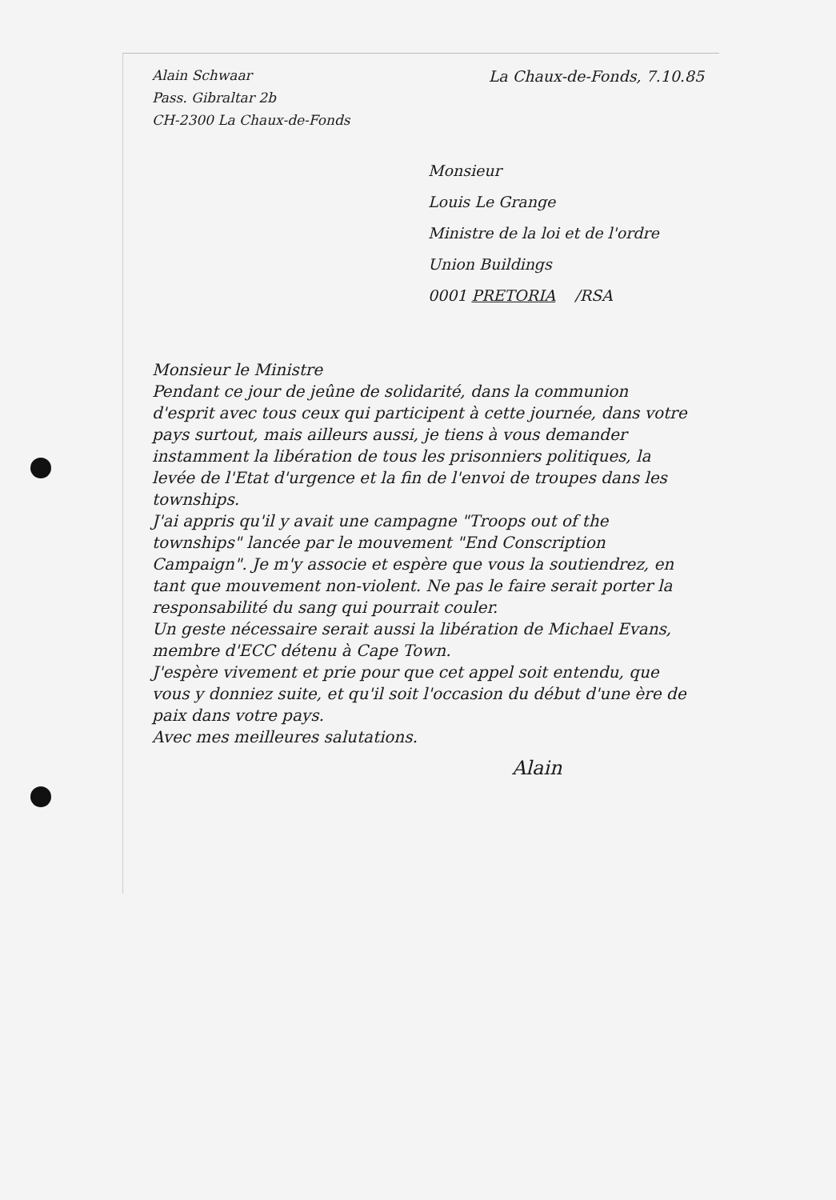Alain Schwaar
Pass. Gibraltar 2b
CH-2300 La Chaux-de-Fonds
La Chaux-de-Fonds, 7.10.85
Monsieur
Louis Le Grange
Ministre de la loi et de l'ordre
Union Buildings
0001 PRETORIA /RSA
Monsieur le Ministre
Pendant ce jour de jeûne de solidarité, dans la communion d'esprit avec tous ceux qui participent à cette journée, dans votre pays surtout, mais ailleurs aussi, je tiens à vous demander instamment la libération de tous les prisonniers politiques, la levée de l'Etat d'urgence et la fin de l'envoi de troupes dans les townships.
J'ai appris qu'il y avait une campagne "Troops out of the townships" lancée par le mouvement "End Conscription Campaign". Je m'y associe et espère que vous la soutiendrez, en tant que mouvement non-violent. Ne pas le faire serait porter la responsabilité du sang qui pourrait couler.
Un geste nécessaire serait aussi la libération de Michael Evans, membre d'ECC détenu à Cape Town.
J'espère vivement et prie pour que cet appel soit entendu, que vous y donniez suite, et qu'il soit l'occasion du début d'une ère de paix dans votre pays.
Avec mes meilleures salutations.
Alain